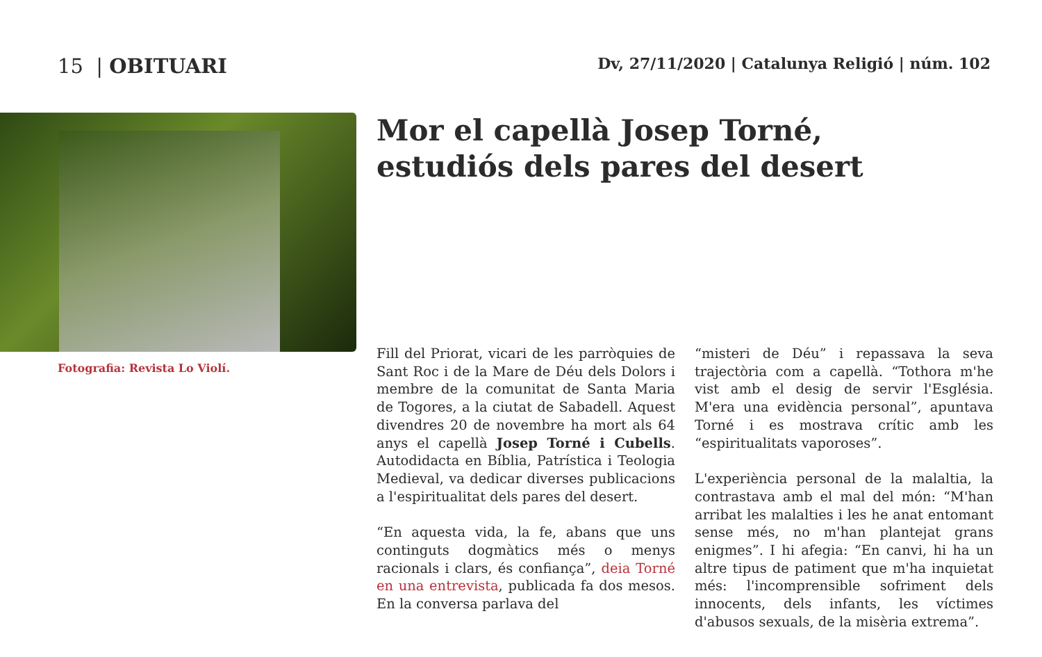15 | OBITUARI
Dv, 27/11/2020 | Catalunya Religió | núm. 102
Fotografia: Revista Lo Violí.
Mor el capellà Josep Torné,
estudiós dels pares del desert
Fill del Priorat, vicari de les parròquies de Sant Roc i de la Mare de Déu dels Dolors i membre de la comunitat de Santa Maria de Togores, a la ciutat de Sabadell. Aquest divendres 20 de novembre ha mort als 64 anys el capellà Josep Torné i Cubells. Autodidacta en Bíblia, Patrística i Teologia Medieval, va dedicar diverses publicacions a l'espiritualitat dels pares del desert.
“En aquesta vida, la fe, abans que uns continguts dogmàtics més o menys racionals i clars, és confiança”, deia Torné en una entrevista, publicada fa dos mesos. En la conversa parlava del
“misteri de Déu” i repassava la seva trajectòria com a capellà. “Tothora m'he vist amb el desig de servir l'Església. M'era una evidència personal”, apuntava Torné i es mostrava crític amb les “espiritualitats vaporoses”.
L'experiència personal de la malaltia, la contrastava amb el mal del món: “M'han arribat les malalties i les he anat entomant sense més, no m'han plantejat grans enigmes”. I hi afegia: “En canvi, hi ha un altre tipus de patiment que m'ha inquietat més: l'incomprensible sofriment dels innocents, dels infants, les víctimes d'abusos sexuals, de la misèria extrema”.